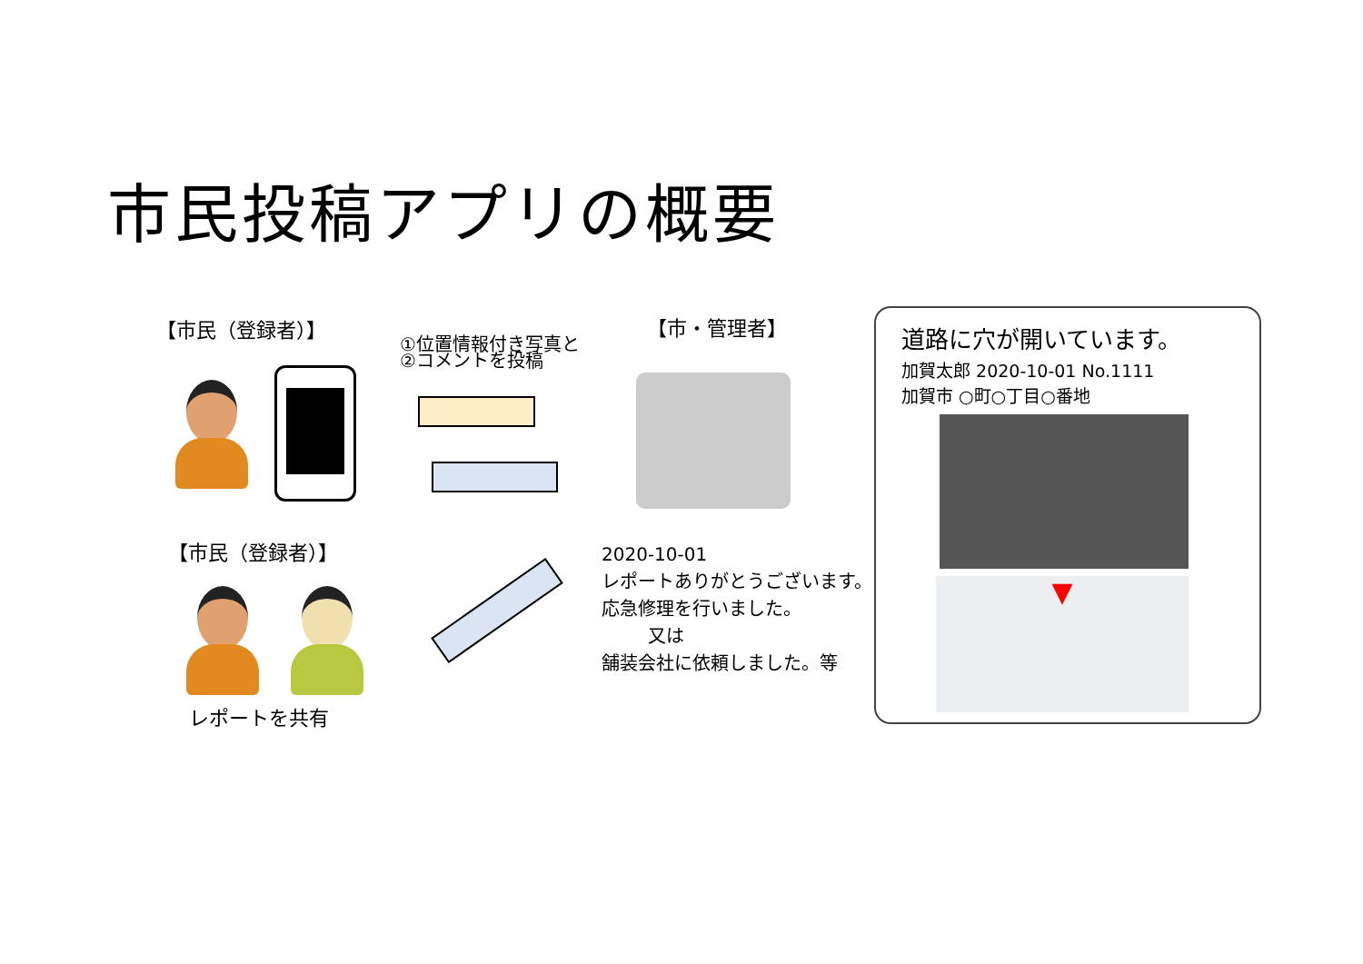市民投稿アプリの概要
【市民（登録者）】
①位置情報付き写真と
②コメントを投稿
【市・管理者】
【市民（登録者）】
レポートを共有
2020-10-01
レポートありがとうございます。
応急修理を行いました。
又は
舗装会社に依頼しました。等
道路に穴が開いています。
加賀太郎 2020-10-01 No.1111
加賀市 ○町○丁目○番地
▼